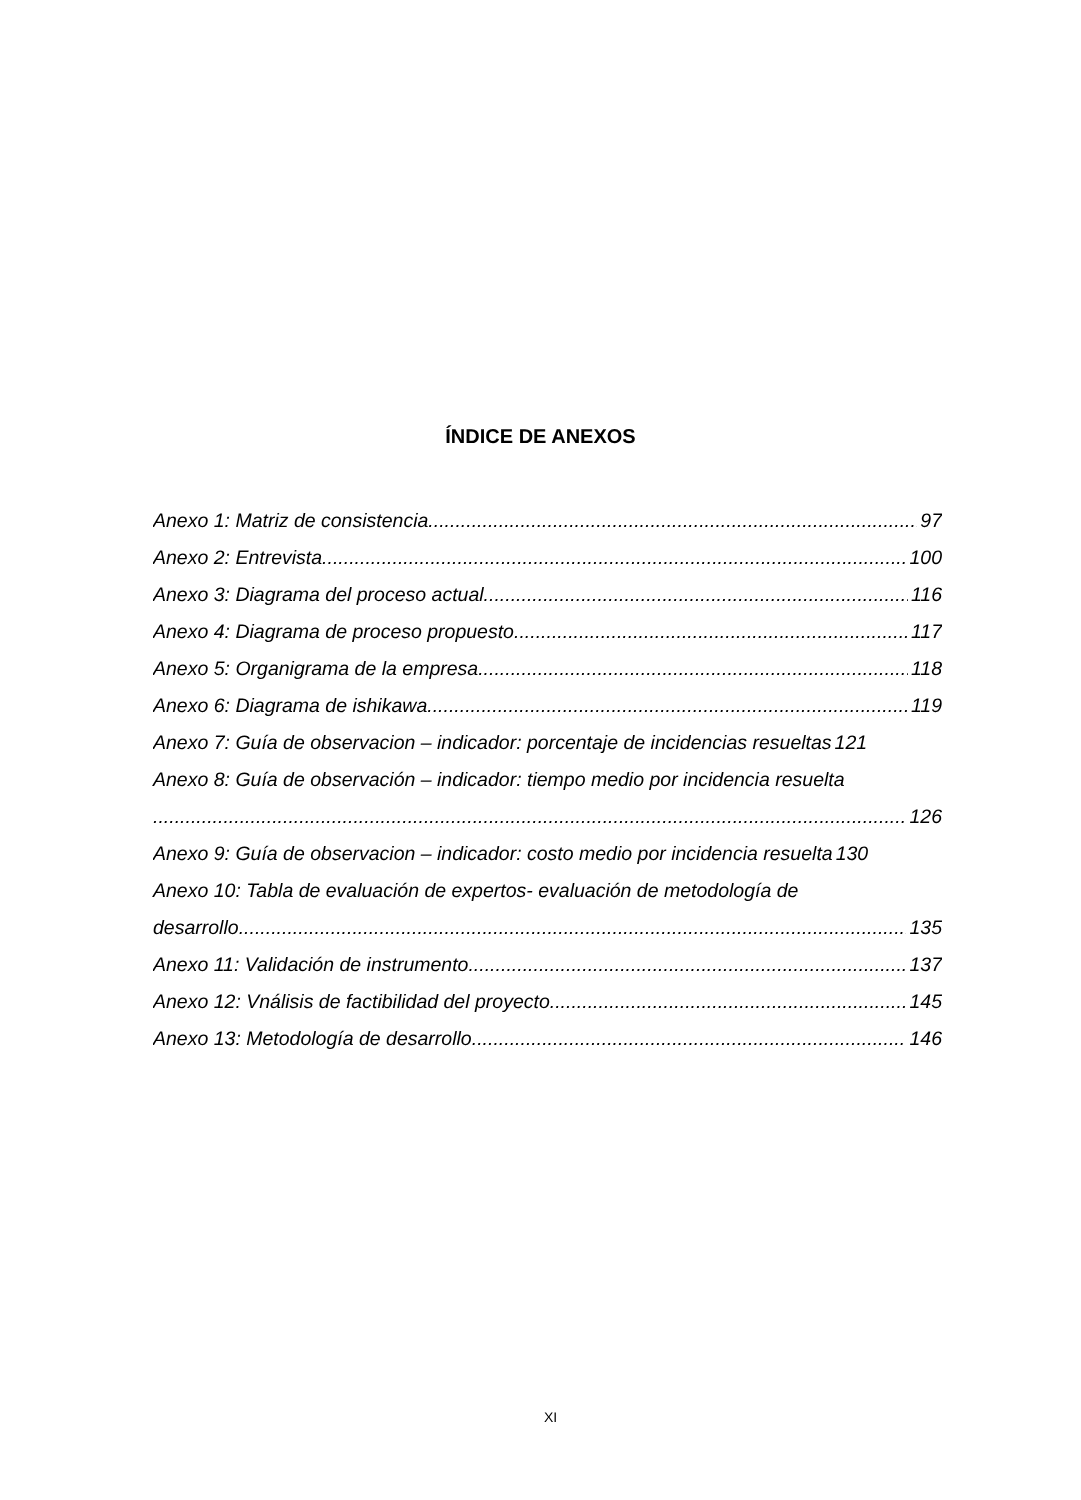ÍNDICE DE ANEXOS
Anexo 1: Matriz de consistencia 97
Anexo 2: Entrevista 100
Anexo 3: Diagrama del proceso actual 116
Anexo 4: Diagrama de proceso propuesto 117
Anexo 5: Organigrama de la empresa 118
Anexo 6: Diagrama de ishikawa 119
Anexo 7: Guía de observacion – indicador: porcentaje de incidencias resueltas 121
Anexo 8: Guía de observación – indicador: tiempo medio por incidencia resuelta
126
Anexo 9: Guía de observacion – indicador: costo medio por incidencia resuelta 130
Anexo 10: Tabla de evaluación de expertos- evaluación de metodología de
desarrollo 135
Anexo 11: Validación de instrumento 137
Anexo 12: Vnálisis de factibilidad del proyecto 145
Anexo 13: Metodología de desarrollo 146
XI